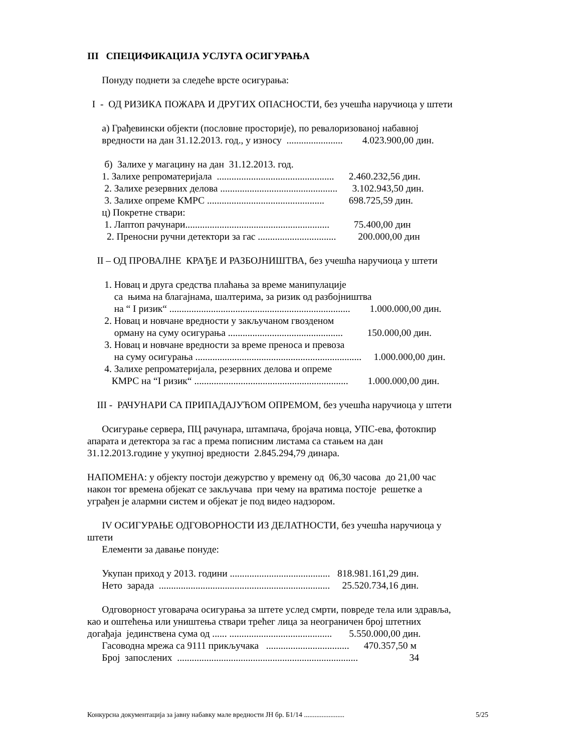III СПЕЦИФИКАЦИЈА УСЛУГА ОСИГУРАЊА
Понуду поднети за следеће врсте осигурања:
I - ОД РИЗИКА ПОЖАРА И ДРУГИХ ОПАСНОСТИ, без учешћа наручиоца у штети
а) Грађевински објекти (пословне просторије), по ревалоризованој набавној
вредности на дан 31.12.2013. год., у износу ....................... 4.023.900,00 дин.
б) Залихе у магацину на дан 31.12.2013. год.
1. Залихе репроматеријала ................................................ 2.460.232,56 дин.
2. Залихе резервних делова ................................................ 3.102.943,50 дин.
3. Залихе опреме КМРС ................................................ 698.725,59 дин.
ц) Покретне ствари:
1. Лаптоп рачунари........................................................... 75.400,00 дин
2. Преносни ручни детектори за гас ................................ 200.000,00 дин
II – ОД ПРОВАЛНЕ КРАЂЕ И РАЗБОЈНИШТВА, без учешћа наручиоца у штети
1. Новац и друга средства плаћања за време манипулације
са њима на благајнама, шалтерима, за ризик од разбојништва
на “ I ризик“ .......................................................................... 1.000.000,00 дин.
2. Новац и новчане вредности у закључаном гвозденом
орману на суму осигурања ............................................... 150.000,00 дин.
3. Новац и новчане вредности за време преноса и превоза
на суму осигурања .................................................................... 1.000.000,00 дин.
4. Залихе репроматеријала, резервних делова и опреме
КМРС на “I ризик“ ............................................................... 1.000.000,00 дин.
III - РАЧУНАРИ СА ПРИПАДАЈУЋОМ ОПРЕМОМ, без учешћа наручиоца у штети
Осигурање сервера, ПЦ рачунара, штампача, бројача новца, УПС-ева, фотокпир
апарата и детектора за гас а према пописним листама са стањем на дан
31.12.2013.године у укупној вредности 2.845.294,79 динара.
НАПОМЕНА: у објекту постоји дежурство у времену од 06,30 часова до 21,00 час
након тог времена објекат се закључава при чему на вратима постоје решетке а
уграђен је алармни систем и објекат је под видео надзором.
IV ОСИГУРАЊЕ ОДГОВОРНОСТИ ИЗ ДЕЛАТНОСТИ, без учешћа наручиоца у
штети
Елементи за давање понуде:
Укупан приход у 2013. години ......................................... 818.981.161,29 дин.
Нето зарада ...................................................................... 25.520.734,16 дин.
Одговорност уговарача осигурања за штете услед смрти, повреде тела или здравља,
као и оштећења или уништења ствари трећег лица за неограничен број штетних
догађаја јединствена сума од ...... .......................................... 5.550.000,00 дин.
Гасоводна мрежа са 9111 прикључака .................................. 470.357,50 м
Број запослених .......................................................................... 34
Конкурсна документација за јавну набавку мале вредности ЈН бр. Б1/14 ....................... 5/25